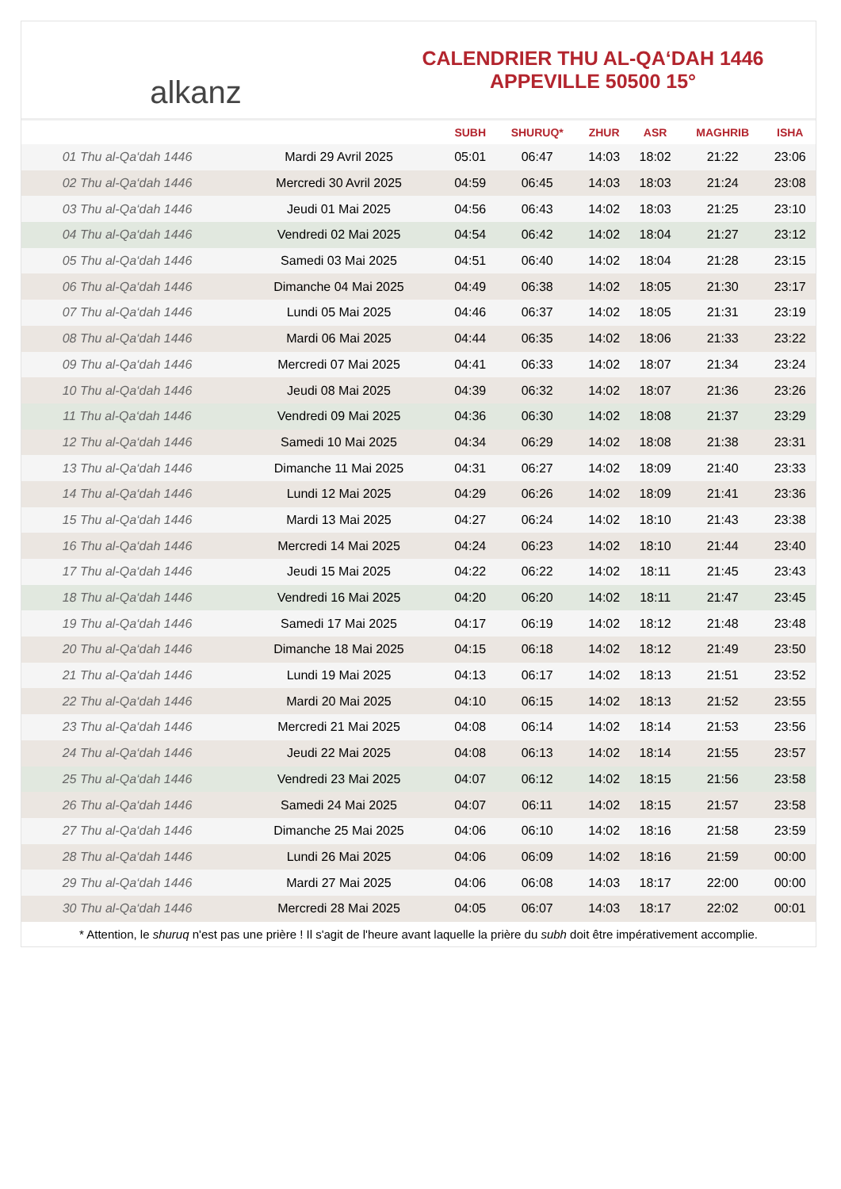alkanz
CALENDRIER THU AL-QA‘DAH 1446
APPEVILLE 50500 15°
| | | SUBH | SHURUQ* | ZHUR | ASR | MAGHRIB | ISHA |
| --- | --- | --- | --- | --- | --- | --- | --- |
| 01 Thu al-Qa‘dah 1446 | Mardi 29 Avril 2025 | 05:01 | 06:47 | 14:03 | 18:02 | 21:22 | 23:06 |
| 02 Thu al-Qa‘dah 1446 | Mercredi 30 Avril 2025 | 04:59 | 06:45 | 14:03 | 18:03 | 21:24 | 23:08 |
| 03 Thu al-Qa‘dah 1446 | Jeudi 01 Mai 2025 | 04:56 | 06:43 | 14:02 | 18:03 | 21:25 | 23:10 |
| 04 Thu al-Qa‘dah 1446 | Vendredi 02 Mai 2025 | 04:54 | 06:42 | 14:02 | 18:04 | 21:27 | 23:12 |
| 05 Thu al-Qa‘dah 1446 | Samedi 03 Mai 2025 | 04:51 | 06:40 | 14:02 | 18:04 | 21:28 | 23:15 |
| 06 Thu al-Qa‘dah 1446 | Dimanche 04 Mai 2025 | 04:49 | 06:38 | 14:02 | 18:05 | 21:30 | 23:17 |
| 07 Thu al-Qa‘dah 1446 | Lundi 05 Mai 2025 | 04:46 | 06:37 | 14:02 | 18:05 | 21:31 | 23:19 |
| 08 Thu al-Qa‘dah 1446 | Mardi 06 Mai 2025 | 04:44 | 06:35 | 14:02 | 18:06 | 21:33 | 23:22 |
| 09 Thu al-Qa‘dah 1446 | Mercredi 07 Mai 2025 | 04:41 | 06:33 | 14:02 | 18:07 | 21:34 | 23:24 |
| 10 Thu al-Qa‘dah 1446 | Jeudi 08 Mai 2025 | 04:39 | 06:32 | 14:02 | 18:07 | 21:36 | 23:26 |
| 11 Thu al-Qa‘dah 1446 | Vendredi 09 Mai 2025 | 04:36 | 06:30 | 14:02 | 18:08 | 21:37 | 23:29 |
| 12 Thu al-Qa‘dah 1446 | Samedi 10 Mai 2025 | 04:34 | 06:29 | 14:02 | 18:08 | 21:38 | 23:31 |
| 13 Thu al-Qa‘dah 1446 | Dimanche 11 Mai 2025 | 04:31 | 06:27 | 14:02 | 18:09 | 21:40 | 23:33 |
| 14 Thu al-Qa‘dah 1446 | Lundi 12 Mai 2025 | 04:29 | 06:26 | 14:02 | 18:09 | 21:41 | 23:36 |
| 15 Thu al-Qa‘dah 1446 | Mardi 13 Mai 2025 | 04:27 | 06:24 | 14:02 | 18:10 | 21:43 | 23:38 |
| 16 Thu al-Qa‘dah 1446 | Mercredi 14 Mai 2025 | 04:24 | 06:23 | 14:02 | 18:10 | 21:44 | 23:40 |
| 17 Thu al-Qa‘dah 1446 | Jeudi 15 Mai 2025 | 04:22 | 06:22 | 14:02 | 18:11 | 21:45 | 23:43 |
| 18 Thu al-Qa‘dah 1446 | Vendredi 16 Mai 2025 | 04:20 | 06:20 | 14:02 | 18:11 | 21:47 | 23:45 |
| 19 Thu al-Qa‘dah 1446 | Samedi 17 Mai 2025 | 04:17 | 06:19 | 14:02 | 18:12 | 21:48 | 23:48 |
| 20 Thu al-Qa‘dah 1446 | Dimanche 18 Mai 2025 | 04:15 | 06:18 | 14:02 | 18:12 | 21:49 | 23:50 |
| 21 Thu al-Qa‘dah 1446 | Lundi 19 Mai 2025 | 04:13 | 06:17 | 14:02 | 18:13 | 21:51 | 23:52 |
| 22 Thu al-Qa‘dah 1446 | Mardi 20 Mai 2025 | 04:10 | 06:15 | 14:02 | 18:13 | 21:52 | 23:55 |
| 23 Thu al-Qa‘dah 1446 | Mercredi 21 Mai 2025 | 04:08 | 06:14 | 14:02 | 18:14 | 21:53 | 23:56 |
| 24 Thu al-Qa‘dah 1446 | Jeudi 22 Mai 2025 | 04:08 | 06:13 | 14:02 | 18:14 | 21:55 | 23:57 |
| 25 Thu al-Qa‘dah 1446 | Vendredi 23 Mai 2025 | 04:07 | 06:12 | 14:02 | 18:15 | 21:56 | 23:58 |
| 26 Thu al-Qa‘dah 1446 | Samedi 24 Mai 2025 | 04:07 | 06:11 | 14:02 | 18:15 | 21:57 | 23:58 |
| 27 Thu al-Qa‘dah 1446 | Dimanche 25 Mai 2025 | 04:06 | 06:10 | 14:02 | 18:16 | 21:58 | 23:59 |
| 28 Thu al-Qa‘dah 1446 | Lundi 26 Mai 2025 | 04:06 | 06:09 | 14:02 | 18:16 | 21:59 | 00:00 |
| 29 Thu al-Qa‘dah 1446 | Mardi 27 Mai 2025 | 04:06 | 06:08 | 14:03 | 18:17 | 22:00 | 00:00 |
| 30 Thu al-Qa‘dah 1446 | Mercredi 28 Mai 2025 | 04:05 | 06:07 | 14:03 | 18:17 | 22:02 | 00:01 |
* Attention, le shuruq n'est pas une prière ! Il s'agit de l'heure avant laquelle la prière du subh doit être impérativement accomplie.